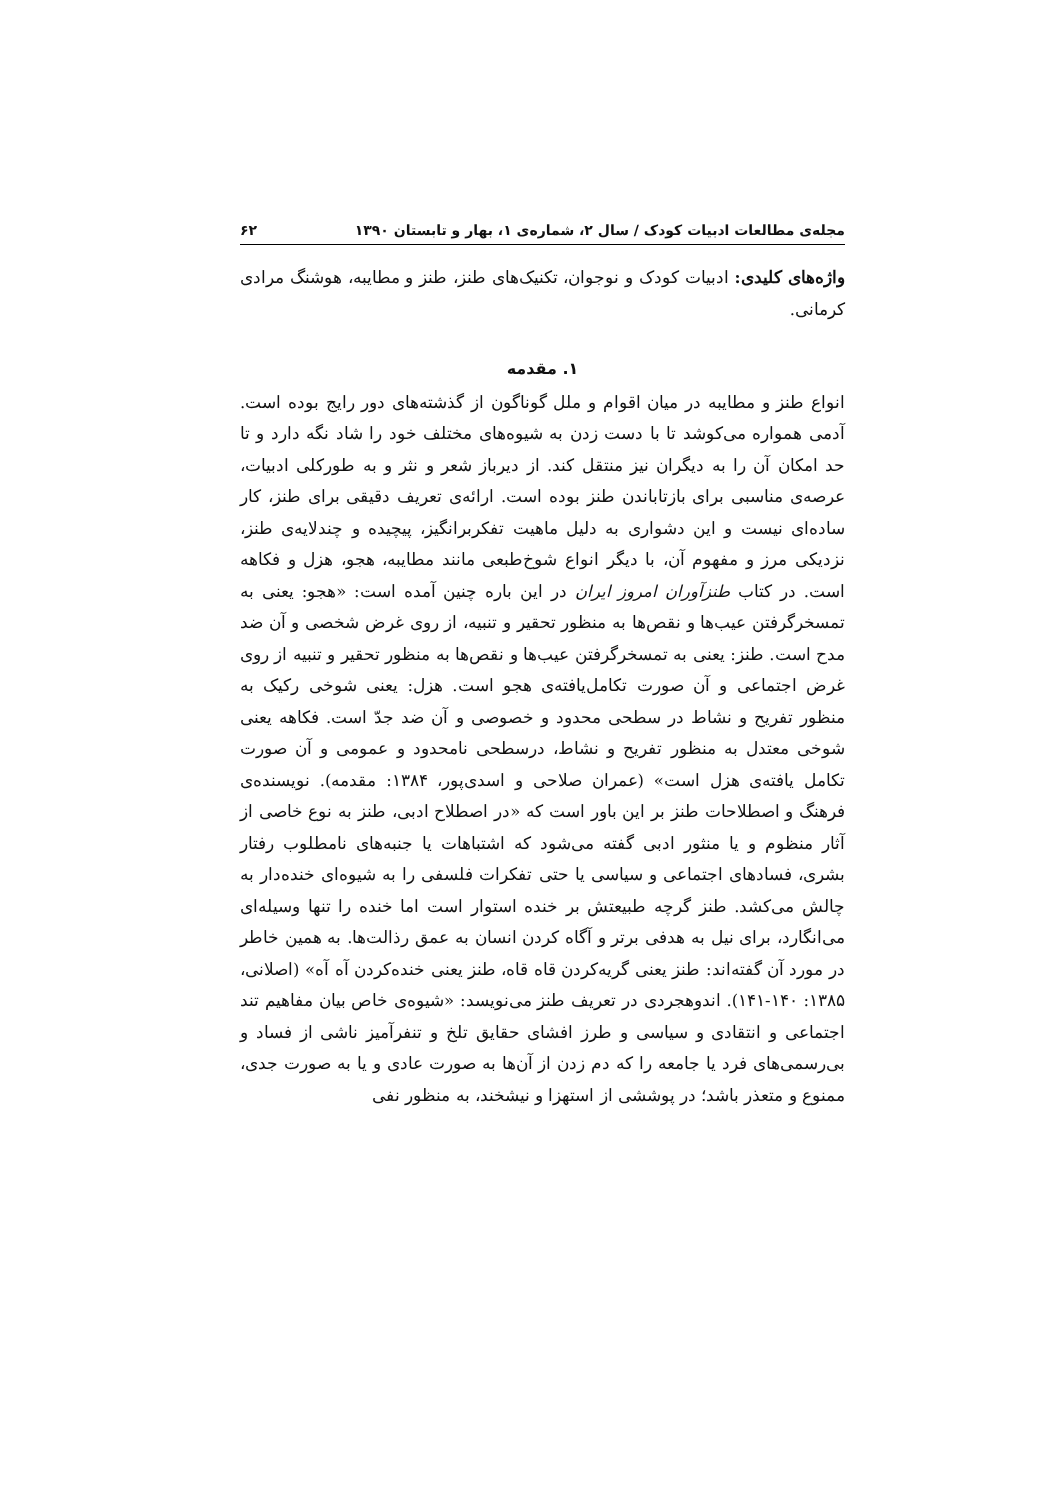مجله‌ی مطالعات ادبیات کودک / سال ۲، شماره‌ی ۱، بهار و تابستان ۱۳۹۰ ۶۲
واژه‌های کلیدی: ادبیات کودک و نوجوان، تکنیک‌های طنز، طنز و مطایبه، هوشنگ مرادی کرمانی.
۱. مقدمه
انواع طنز و مطایبه در میان اقوام و ملل گوناگون از گذشته‌های دور رایج بوده است. آدمی همواره می‌کوشد تا با دست زدن به شیوه‌های مختلف خود را شاد نگه دارد و تا حد امکان آن را به دیگران نیز منتقل کند. از دیرباز شعر و نثر و به طورکلی ادبیات، عرصه‌ی مناسبی برای بازتاباندن طنز بوده است. ارائه‌ی تعریف دقیقی برای طنز، کار ساده‌ای نیست و این دشواری به دلیل ماهیت تفکربرانگیز، پیچیده و چندلایه‌ی طنز، نزدیکی مرز و مفهوم آن، با دیگر انواع شوخ‌طبعی مانند مطایبه، هجو، هزل و فکاهه است. در کتاب طنزآوران امروز ایران در این باره چنین آمده است: «هجو: یعنی به تمسخرگرفتن عیب‌ها و نقص‌ها به منظور تحقیر و تنبیه، از روی غرض شخصی و آن ضد مدح است. طنز: یعنی به تمسخرگرفتن عیب‌ها و نقص‌ها به منظور تحقیر و تنبیه از روی غرض اجتماعی و آن صورت تکامل‌یافته‌ی هجو است. هزل: یعنی شوخی رکیک به منظور تفریح و نشاط در سطحی محدود و خصوصی و آن ضد جدّ است. فکاهه یعنی شوخی معتدل به منظور تفریح و نشاط، درسطحی نامحدود و عمومی و آن صورت تکامل یافته‌ی هزل است» (عمران صلاحی و اسدی‌پور، ۱۳۸۴: مقدمه). نویسنده‌ی فرهنگ و اصطلاحات طنز بر این باور است که «در اصطلاح ادبی، طنز به نوع خاصی از آثار منظوم و یا منثور ادبی گفته می‌شود که اشتباهات یا جنبه‌های نامطلوب رفتار بشری، فسادهای اجتماعی و سیاسی یا حتی تفکرات فلسفی را به شیوه‌ای خنده‌دار به چالش می‌کشد. طنز گرچه طبیعتش بر خنده استوار است اما خنده را تنها وسیله‌ای می‌انگارد، برای نیل به هدفی برتر و آگاه کردن انسان به عمق رذالت‌ها. به همین خاطر در مورد آن گفته‌اند: طنز یعنی گریه‌کردن قاه قاه، طنز یعنی خنده‌کردن آه آه» (اصلانی، ۱۳۸۵: ۱۴۰-۱۴۱). اندوهجردی در تعریف طنز می‌نویسد: «شیوه‌ی خاص بیان مفاهیم تند اجتماعی و انتقادی و سیاسی و طرز افشای حقایق تلخ و تنفرآمیز ناشی از فساد و بی‌رسمی‌های فرد یا جامعه را که دم زدن از آن‌ها به صورت عادی و یا به صورت جدی، ممنوع و متعذر باشد؛ در پوششی از استهزا و نیشخند، به منظور نفی